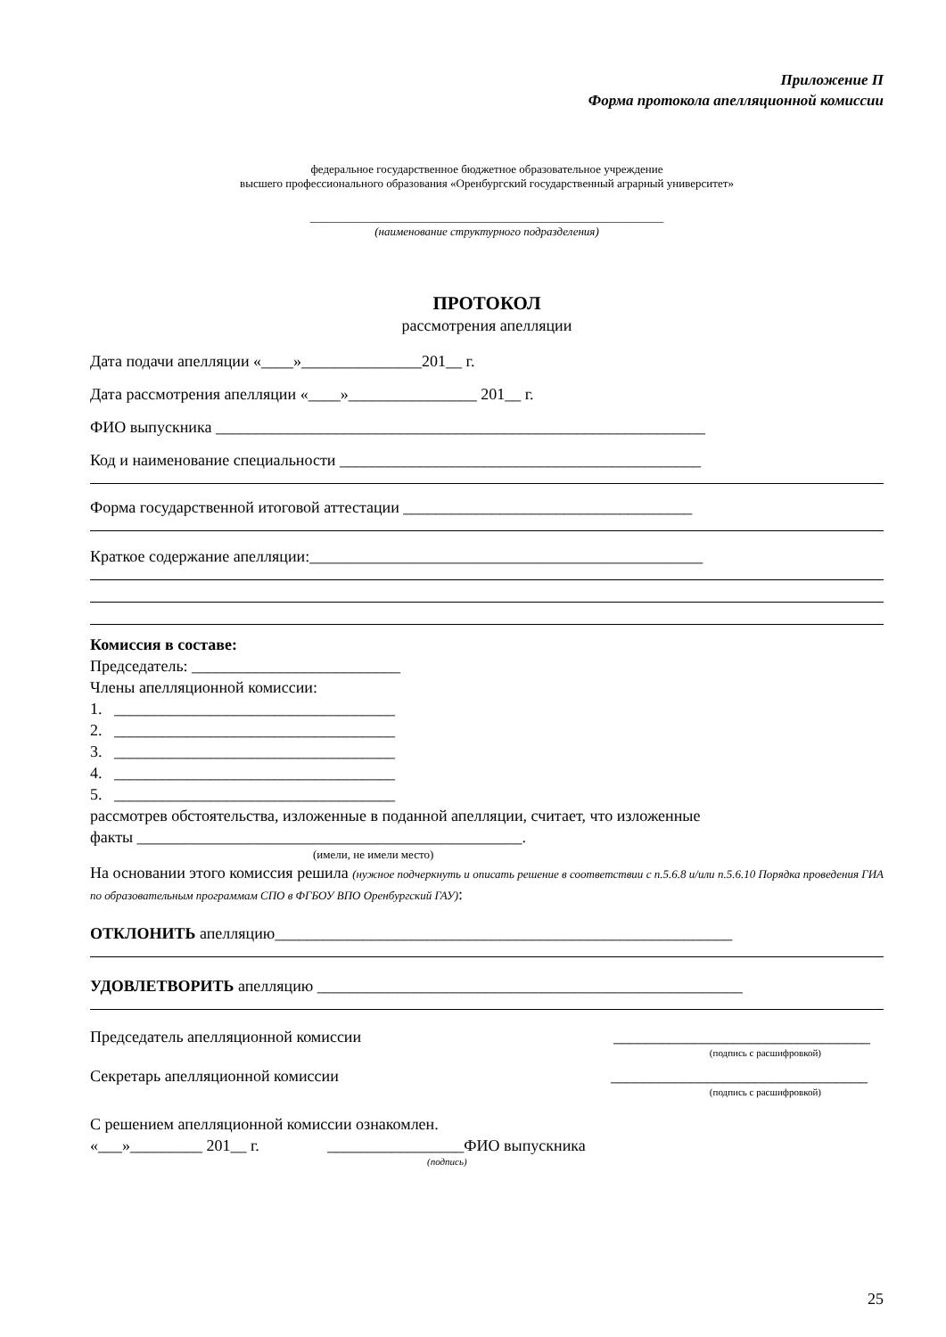Приложение П
Форма протокола апелляционной комиссии
федеральное государственное бюджетное образовательное учреждение
высшего профессионального образования «Оренбургский государственный аграрный университет»
_____________________________________________________________
(наименование структурного подразделения)
ПРОТОКОЛ
рассмотрения апелляции
Дата подачи апелляции «____»_______________201__ г.
Дата рассмотрения апелляции «____»________________ 201__ г.
ФИО выпускника _____________________________________________________________
Код и наименование специальности _____________________________________________
Форма государственной итоговой аттестации ____________________________________
Краткое содержание апелляции:_________________________________________________
Комиссия в составе:
Председатель: __________________________
Члены апелляционной комиссии:
1. ___________________________________
2. ___________________________________
3. ___________________________________
4. ___________________________________
5. ___________________________________
рассмотрев обстоятельства, изложенные в поданной апелляции, считает, что изложенные
факты ________________________________________________.
(имели, не имели место)
На основании этого комиссия решила (нужное подчеркнуть и описать решение в соответствии с п.5.6.8 и/или п.5.6.10 Порядка проведения ГИА по образовательным программам СПО в ФГБОУ ВПО Оренбургский ГАУ):
ОТКЛОНИТЬ апелляцию_________________________________________________________
УДОВЛЕТВОРИТЬ апелляцию _____________________________________________________
Председатель апелляционной комиссии ________________________________
(подпись с расшифровкой)
Секретарь апелляционной комиссии ________________________________
(подпись с расшифровкой)
С решением апелляционной комиссии ознакомлен.
«___»_________ 201__ г. _________________ФИО выпускника
(подпись)
25